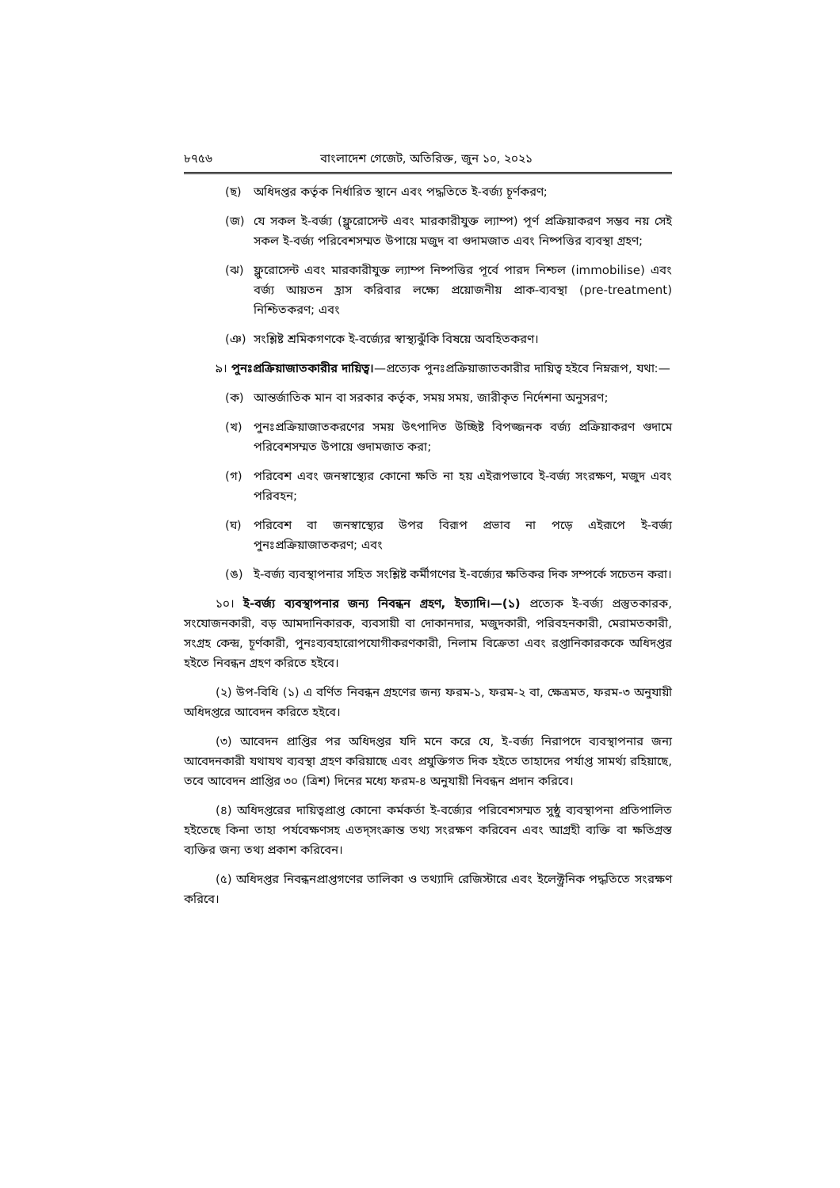৮৭৫৬ বাংলাদেশ গেজেট, অতিরিক্ত, জুন ১০, ২০২১
(ছ) অধিদপ্তর কর্তৃক নির্ধারিত স্থানে এবং পদ্ধতিতে ই-বর্জ্য চূর্ণকরণ;
(জ) যে সকল ই-বর্জ্য (ফ্লুরোসেন্ট এবং মারকারীযুক্ত ল্যাম্প) পূর্ণ প্রক্রিয়াকরণ সম্ভব নয় সেই সকল ই-বর্জ্য পরিবেশসম্মত উপায়ে মজুদ বা গুদামজাত এবং নিষ্পত্তির ব্যবস্থা গ্রহণ;
(ঝ) ফ্লুরোসেন্ট এবং মারকারীযুক্ত ল্যাম্প নিষ্পত্তির পূর্বে পারদ নিশ্চল (immobilise) এবং বর্জ্য আয়তন হ্রাস করিবার লক্ষ্যে প্রয়োজনীয় প্রাক-ব্যবস্থা (pre-treatment) নিশ্চিতকরণ; এবং
(ঞ) সংশ্লিষ্ট শ্রমিকগণকে ই-বর্জ্যের স্বাস্থ্যঝুঁকি বিষয়ে অবহিতকরণ।
৯। পুনঃপ্রক্রিয়াজাতকারীর দায়িত্ব।—প্রত্যেক পুনঃপ্রক্রিয়াজাতকারীর দায়িত্ব হইবে নিম্নরূপ, যথা:—
(ক) আন্তর্জাতিক মান বা সরকার কর্তৃক, সময় সময়, জারীকৃত নির্দেশনা অনুসরণ;
(খ) পুনঃপ্রক্রিয়াজাতকরণের সময় উৎপাদিত উচ্ছিষ্ট বিপজ্জনক বর্জ্য প্রক্রিয়াকরণ গুদামে পরিবেশসম্মত উপায়ে গুদামজাত করা;
(গ) পরিবেশ এবং জনস্বাস্থ্যের কোনো ক্ষতি না হয় এইরূপভাবে ই-বর্জ্য সংরক্ষণ, মজুদ এবং পরিবহন;
(ঘ) পরিবেশ বা জনস্বাস্থ্যের উপর বিরূপ প্রভাব না পড়ে এইরূপে ই-বর্জ্য পুনঃপ্রক্রিয়াজাতকরণ; এবং
(ঙ) ই-বর্জ্য ব্যবস্থাপনার সহিত সংশ্লিষ্ট কর্মীগণের ই-বর্জ্যের ক্ষতিকর দিক সম্পর্কে সচেতন করা।
১০। ই-বর্জ্য ব্যবস্থাপনার জন্য নিবন্ধন গ্রহণ, ইত্যাদি।—(১) প্রত্যেক ই-বর্জ্য প্রস্তুতকারক, সংযোজনকারী, বড় আমদানিকারক, ব্যবসায়ী বা দোকানদার, মজুদকারী, পরিবহনকারী, মেরামতকারী, সংগ্রহ কেন্দ্র, চূর্ণকারী, পুনঃব্যবহারোপযোগীকরণকারী, নিলাম বিক্রেতা এবং রপ্তানিকারককে অধিদপ্তর হইতে নিবন্ধন গ্রহণ করিতে হইবে।
(২) উপ-বিধি (১) এ বর্ণিত নিবন্ধন গ্রহণের জন্য ফরম-১, ফরম-২ বা, ক্ষেত্রমত, ফরম-৩ অনুযায়ী অধিদপ্তরে আবেদন করিতে হইবে।
(৩) আবেদন প্রাপ্তির পর অধিদপ্তর যদি মনে করে যে, ই-বর্জ্য নিরাপদে ব্যবস্থাপনার জন্য আবেদনকারী যথাযথ ব্যবস্থা গ্রহণ করিয়াছে এবং প্রযুক্তিগত দিক হইতে তাহাদের পর্যাপ্ত সামর্থ্য রহিয়াছে, তবে আবেদন প্রাপ্তির ৩০ (ত্রিশ) দিনের মধ্যে ফরম-৪ অনুযায়ী নিবন্ধন প্রদান করিবে।
(৪) অধিদপ্তরের দায়িত্বপ্রাপ্ত কোনো কর্মকর্তা ই-বর্জ্যের পরিবেশসম্মত সুষ্ঠু ব্যবস্থাপনা প্রতিপালিত হইতেছে কিনা তাহা পর্যবেক্ষণসহ এতদ্‌সংক্রান্ত তথ্য সংরক্ষণ করিবেন এবং আগ্রহী ব্যক্তি বা ক্ষতিগ্রস্ত ব্যক্তির জন্য তথ্য প্রকাশ করিবেন।
(৫) অধিদপ্তর নিবন্ধনপ্রাপ্তগণের তালিকা ও তথ্যাদি রেজিস্টারে এবং ইলেক্ট্রনিক পদ্ধতিতে সংরক্ষণ করিবে।